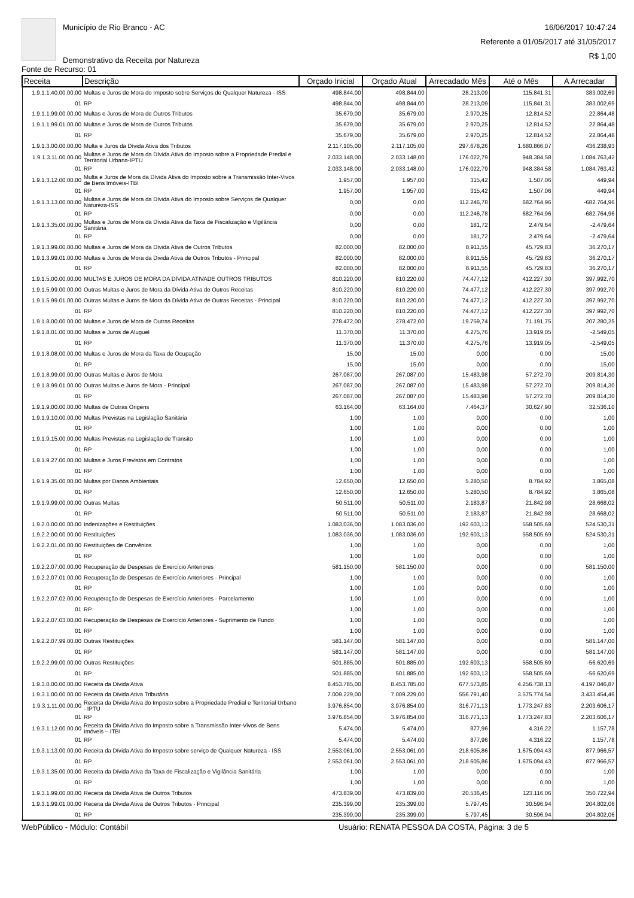Município de Rio Branco - AC
Demonstrativo da Receita por Natureza
16/06/2017 10:47:24
Referente a 01/05/2017 até 31/05/2017
R$ 1,00
Fonte de Recurso: 01
| Receita | Descrição | Orçado Inicial | Orçado Atual | Arrecadado Mês | Até o Mês | A Arrecadar |
| --- | --- | --- | --- | --- | --- | --- |
| 1.9.1.1.40.00.00.00 | Multas e Juros de Mora do Imposto sobre Serviços de Qualquer Natureza - ISS | 498.844,00 | 498.844,00 | 28.213,09 | 115.841,31 | 383.002,69 |
| 01 | RP | 498.844,00 | 498.844,00 | 28.213,09 | 115.841,31 | 383.002,69 |
| 1.9.1.1.99.00.00.00 | Multas e Juros de Mora de Outros Tributos | 35.679,00 | 35.679,00 | 2.970,25 | 12.814,52 | 22.864,48 |
| 1.9.1.1.99.01.00.00 | Multas e Juros de Mora de Outros Tributos | 35.679,00 | 35.679,00 | 2.970,25 | 12.814,52 | 22.864,48 |
| 01 | RP | 35.679,00 | 35.679,00 | 2.970,25 | 12.814,52 | 22.864,48 |
| 1.9.1.3.00.00.00.00 | Multa e Juros da Dívida Ativa dos Tributos | 2.117.105,00 | 2.117.105,00 | 297.678,26 | 1.680.866,07 | 436.238,93 |
| 1.9.1.3.11.00.00.00 | Multas e Juros de Mora da Dívida Ativa do Imposto sobre a Propriedade Predial e Territorial Urbana-IPTU | 2.033.148,00 | 2.033.148,00 | 176.022,79 | 948.384,58 | 1.084.763,42 |
| 01 | RP | 2.033.148,00 | 2.033.148,00 | 176.022,79 | 948.384,58 | 1.084.763,42 |
| 1.9.1.3.12.00.00.00 | Multa e Juros de Mora da Dívida Ativa do Imposto sobre a Transmissão Inter-Vivos de Bens Imóveis-ITBI | 1.957,00 | 1.957,00 | 315,42 | 1.507,06 | 449,94 |
| 01 | RP | 1.957,00 | 1.957,00 | 315,42 | 1.507,06 | 449,94 |
| 1.9.1.3.13.00.00.00 | Multas e Juros de Mora da Dívida Ativa do Imposto sobre Serviços de Qualquer Natureza-ISS | 0,00 | 0,00 | 112.246,78 | 682.764,96 | -682.764,96 |
| 01 | RP | 0,00 | 0,00 | 112.246,78 | 682.764,96 | -682.764,96 |
| 1.9.1.3.35.00.00.00 | Multas e Juros de Mora da Dívida Ativa da Taxa de Fiscalização e Vigilância Sanitária | 0,00 | 0,00 | 181,72 | 2.479,64 | -2.479,64 |
| 01 | RP | 0,00 | 0,00 | 181,72 | 2.479,64 | -2.479,64 |
| 1.9.1.3.99.00.00.00 | Multas e Juros de Mora da Dívida Ativa de Outros Tributos | 82.000,00 | 82.000,00 | 8.911,55 | 45.729,83 | 36.270,17 |
| 1.9.1.3.99.01.00.00 | Multas e Juros de Mora da Divida Ativa de Outros Tributos - Principal | 82.000,00 | 82.000,00 | 8.911,55 | 45.729,83 | 36.270,17 |
| 01 | RP | 82.000,00 | 82.000,00 | 8.911,55 | 45.729,83 | 36.270,17 |
| 1.9.1.5.00.00.00.00 | MULTAS E JUROS DE MORA DA DÍVIDA ATIVADE OUTROS TRIBUTOS | 810.220,00 | 810.220,00 | 74.477,12 | 412.227,30 | 397.992,70 |
| 1.9.1.5.99.00.00.00 | Outras Multas e Juros de Mora da Dívida Ativa de Outros Receitas | 810.220,00 | 810.220,00 | 74.477,12 | 412.227,30 | 397.992,70 |
| 1.9.1.5.99.01.00.00 | Outras Multas e Juros de Mora da Dívida Ativa de Outras Receitas - Principal | 810.220,00 | 810.220,00 | 74.477,12 | 412.227,30 | 397.992,70 |
| 01 | RP | 810.220,00 | 810.220,00 | 74.477,12 | 412.227,30 | 397.992,70 |
| 1.9.1.8.00.00.00.00 | Multas e Juros de Mora de Outras Receitas | 278.472,00 | 278.472,00 | 19.759,74 | 71.191,75 | 207.280,25 |
| 1.9.1.8.01.00.00.00 | Multas e Juros de Aluguel | 11.370,00 | 11.370,00 | 4.275,76 | 13.919,05 | -2.549,05 |
| 01 | RP | 11.370,00 | 11.370,00 | 4.275,76 | 13.919,05 | -2.549,05 |
| 1.9.1.8.08.00.00.00 | Multas e Juros de Mora da Taxa de Ocupação | 15,00 | 15,00 | 0,00 | 0,00 | 15,00 |
| 01 | RP | 15,00 | 15,00 | 0,00 | 0,00 | 15,00 |
| 1.9.1.8.99.00.00.00 | Outras Multas e Juros de Mora | 267.087,00 | 267.087,00 | 15.483,98 | 57.272,70 | 209.814,30 |
| 1.9.1.8.99.01.00.00 | Outras Multas e Juros de Mora - Principal | 267.087,00 | 267.087,00 | 15.483,98 | 57.272,70 | 209.814,30 |
| 01 | RP | 267.087,00 | 267.087,00 | 15.483,98 | 57.272,70 | 209.814,30 |
| 1.9.1.9.00.00.00.00 | Multas de Outras Origens | 63.164,00 | 63.164,00 | 7.464,37 | 30.627,90 | 32.536,10 |
| 1.9.1.9.10.00.00.00 | Multas Previstas na Legislação Sanitária | 1,00 | 1,00 | 0,00 | 0,00 | 1,00 |
| 01 | RP | 1,00 | 1,00 | 0,00 | 0,00 | 1,00 |
| 1.9.1.9.15.00.00.00 | Multas Previstas na Legislação de Transito | 1,00 | 1,00 | 0,00 | 0,00 | 1,00 |
| 01 | RP | 1,00 | 1,00 | 0,00 | 0,00 | 1,00 |
| 1.9.1.9.27.00.00.00 | Multas e Juros Previstos em Contratos | 1,00 | 1,00 | 0,00 | 0,00 | 1,00 |
| 01 | RP | 1,00 | 1,00 | 0,00 | 0,00 | 1,00 |
| 1.9.1.9.35.00.00.00 | Multas por Danos Ambientais | 12.650,00 | 12.650,00 | 5.280,50 | 8.784,92 | 3.865,08 |
| 01 | RP | 12.650,00 | 12.650,00 | 5.280,50 | 8.784,92 | 3.865,08 |
| 1.9.1.9.99.00.00.00 | Outras Multas | 50.511,00 | 50.511,00 | 2.183,87 | 21.842,98 | 28.668,02 |
| 01 | RP | 50.511,00 | 50.511,00 | 2.183,87 | 21.842,98 | 28.668,02 |
| 1.9.2.0.00.00.00.00 | Indenizações e Restituições | 1.083.036,00 | 1.083.036,00 | 192.603,13 | 558.505,69 | 524.530,31 |
| 1.9.2.2.00.00.00.00 | Restituições | 1.083.036,00 | 1.083.036,00 | 192.603,13 | 558.505,69 | 524.530,31 |
| 1.9.2.2.01.00.00.00 | Restituições de Convênios | 1,00 | 1,00 | 0,00 | 0,00 | 1,00 |
| 01 | RP | 1,00 | 1,00 | 0,00 | 0,00 | 1,00 |
| 1.9.2.2.07.00.00.00 | Recuperação de Despesas de Exercício Anteriores | 581.150,00 | 581.150,00 | 0,00 | 0,00 | 581.150,00 |
| 1.9.2.2.07.01.00.00 | Recuperação de Despesas de Exercício Anteriores - Principal | 1,00 | 1,00 | 0,00 | 0,00 | 1,00 |
| 01 | RP | 1,00 | 1,00 | 0,00 | 0,00 | 1,00 |
| 1.9.2.2.07.02.00.00 | Recuperação de Despesas de Exercício Anteriores - Parcelamento | 1,00 | 1,00 | 0,00 | 0,00 | 1,00 |
| 01 | RP | 1,00 | 1,00 | 0,00 | 0,00 | 1,00 |
| 1.9.2.2.07.03.00.00 | Recuperação de Despesas de Exercício Anteriores - Suprimento de Fundo | 1,00 | 1,00 | 0,00 | 0,00 | 1,00 |
| 01 | RP | 1,00 | 1,00 | 0,00 | 0,00 | 1,00 |
| 1.9.2.2.07.99.00.00 | Outras Restituições | 581.147,00 | 581.147,00 | 0,00 | 0,00 | 581.147,00 |
| 01 | RP | 581.147,00 | 581.147,00 | 0,00 | 0,00 | 581.147,00 |
| 1.9.2.2.99.00.00.00 | Outras Restituições | 501.885,00 | 501.885,00 | 192.603,13 | 558.505,69 | -56.620,69 |
| 01 | RP | 501.885,00 | 501.885,00 | 192.603,13 | 558.505,69 | -56.620,69 |
| 1.9.3.0.00.00.00.00 | Receita da Dívida Ativa | 8.453.785,00 | 8.453.785,00 | 677.573,85 | 4.256.738,13 | 4.197.046,87 |
| 1.9.3.1.00.00.00.00 | Receita da Dívida Ativa Tributária | 7.009.229,00 | 7.009.229,00 | 556.791,40 | 3.575.774,54 | 3.433.454,46 |
| 1.9.3.1.11.00.00.00 | Receita da Dívida Ativa do Imposto sobre a Propriedade Predial e Territorial Urbano - IPTU | 3.976.854,00 | 3.976.854,00 | 316.771,13 | 1.773.247,83 | 2.203.606,17 |
| 01 | RP | 3.976.854,00 | 3.976.854,00 | 316.771,13 | 1.773.247,83 | 2.203.606,17 |
| 1.9.3.1.12.00.00.00 | Receita da Dívida Ativa do Imposto sobre a Transmissão Inter-Vivos de Bens Imóveis – ITBI | 5.474,00 | 5.474,00 | 877,96 | 4.316,22 | 1.157,78 |
| 01 | RP | 5.474,00 | 5.474,00 | 877,96 | 4.316,22 | 1.157,78 |
| 1.9.3.1.13.00.00.00 | Receita da Dívida Ativa do Imposto sobre serviço de Qualquer Natureza - ISS | 2.553.061,00 | 2.553.061,00 | 218.605,86 | 1.675.094,43 | 877.966,57 |
| 01 | RP | 2.553.061,00 | 2.553.061,00 | 218.605,86 | 1.675.094,43 | 877.966,57 |
| 1.9.3.1.35.00.00.00 | Receita da Dívida Ativa da Taxa de Fiscalização e Vigilância Sanitária | 1,00 | 1,00 | 0,00 | 0,00 | 1,00 |
| 01 | RP | 1,00 | 1,00 | 0,00 | 0,00 | 1,00 |
| 1.9.3.1.99.00.00.00 | Receita da Dívida Ativa de Outros Tributos | 473.839,00 | 473.839,00 | 20.536,45 | 123.116,06 | 350.722,94 |
| 1.9.3.1.99.01.00.00 | Receita da Dívida Ativa de Outros Tributos - Principal | 235.399,00 | 235.399,00 | 5.797,45 | 30.596,94 | 204.802,06 |
| 01 | RP | 235.399,00 | 235.399,00 | 5.797,45 | 30.596,94 | 204.802,06 |
WebPúblico - Módulo: Contábil Usuário: RENATA PESSOA DA COSTA, Página: 3 de 5